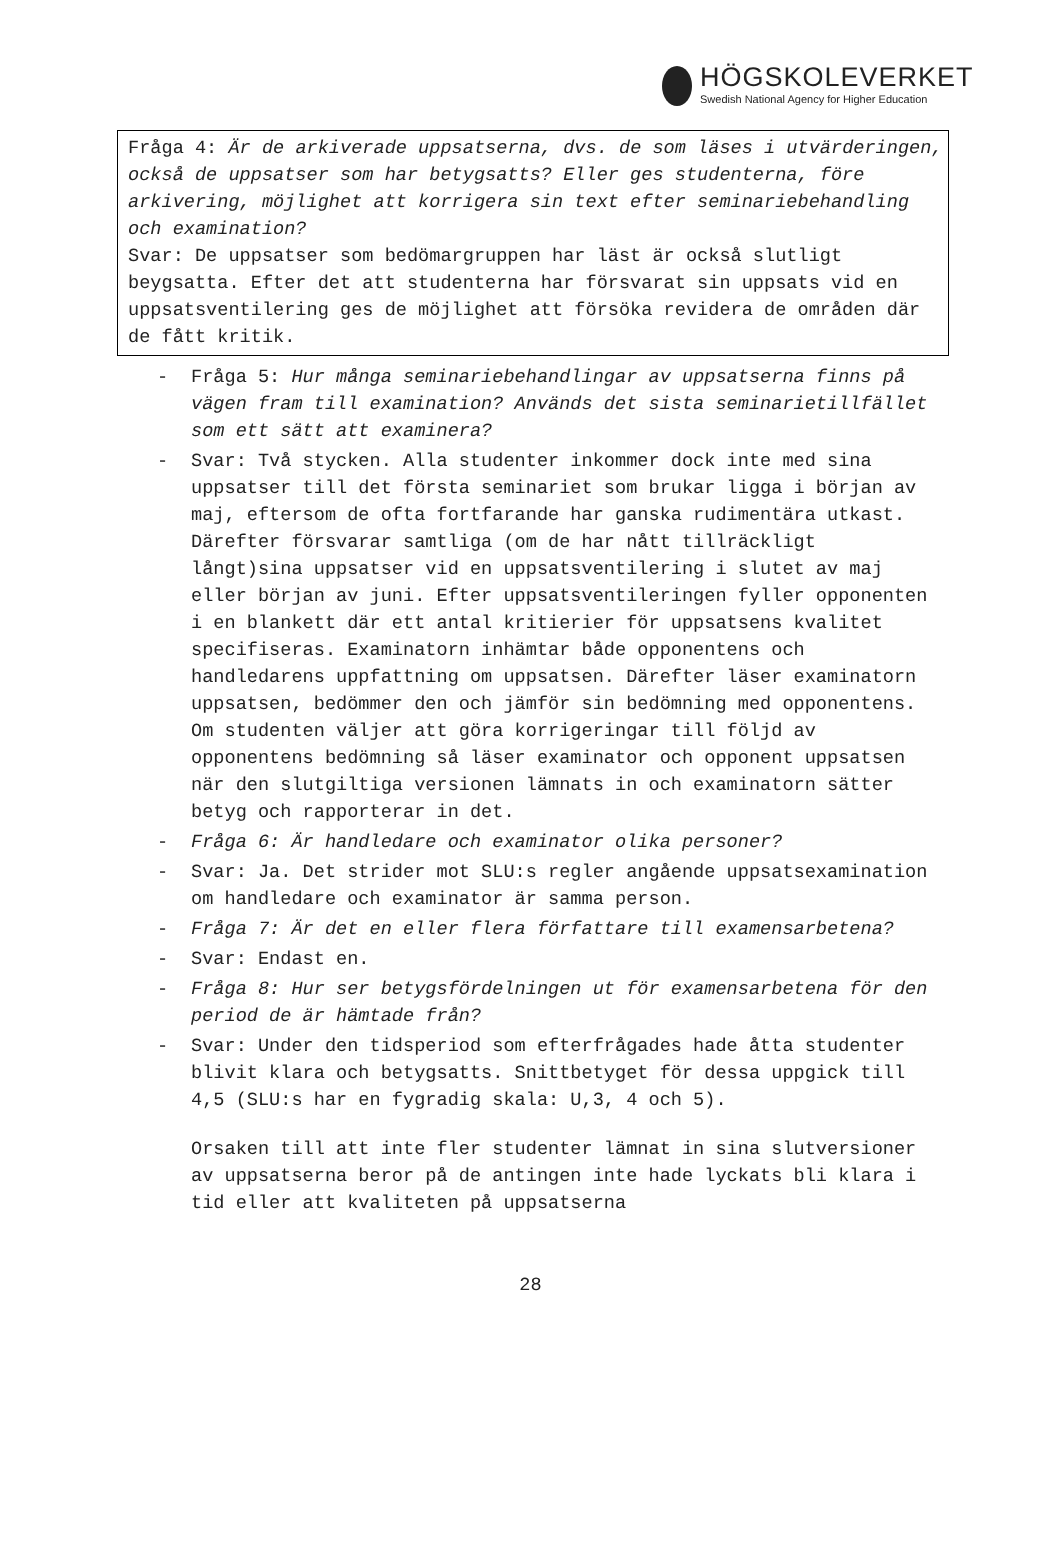HÖGSKOLEVERKET
Swedish National Agency for Higher Education
Fråga 4: Är de arkiverade uppsatserna, dvs. de som läses i utvärderingen, också de uppsatser som har betygsatts? Eller ges studenterna, före arkivering, möjlighet att korrigera sin text efter seminariebehandling och examination?
Svar: De uppsatser som bedömargruppen har läst är också slutligt beygsatta. Efter det att studenterna har försvarat sin uppsats vid en uppsatsventilering ges de möjlighet att försöka revidera de områden där de fått kritik.
- Fråga 5: Hur många seminariebehandlingar av uppsatserna finns på vägen fram till examination? Används det sista seminarietillfället som ett sätt att examinera?
- Svar: Två stycken. Alla studenter inkommer dock inte med sina uppsatser till det första seminariet som brukar ligga i början av maj, eftersom de ofta fortfarande har ganska rudimentära utkast. Därefter försvarar samtliga (om de har nått tillräckligt långt)sina uppsatser vid en uppsatsventilering i slutet av maj eller början av juni. Efter uppsatsventileringen fyller opponenten i en blankett där ett antal kritierier för uppsatsens kvalitet specifiseras. Examinatorn inhämtar både opponentens och handledarens uppfattning om uppsatsen. Därefter läser examinatorn uppsatsen, bedömmer den och jämför sin bedömning med opponentens. Om studenten väljer att göra korrigeringar till följd av opponentens bedömning så läser examinator och opponent uppsatsen när den slutgiltiga versionen lämnats in och examinatorn sätter betyg och rapporterar in det.
- Fråga 6: Är handledare och examinator olika personer?
- Svar: Ja. Det strider mot SLU:s regler angående uppsatsexamination om handledare och examinator är samma person.
- Fråga 7: Är det en eller flera författare till examensarbetena?
- Svar: Endast en.
- Fråga 8: Hur ser betygsfördelningen ut för examensarbetena för den period de är hämtade från?
- Svar: Under den tidsperiod som efterfrågades hade åtta studenter blivit klara och betygsatts. Snittbetyget för dessa uppgick till 4,5 (SLU:s har en fygradig skala: U,3, 4 och 5).
Orsaken till att inte fler studenter lämnat in sina slutversioner av uppsatserna beror på de antingen inte hade lyckats bli klara i tid eller att kvaliteten på uppsatserna
28